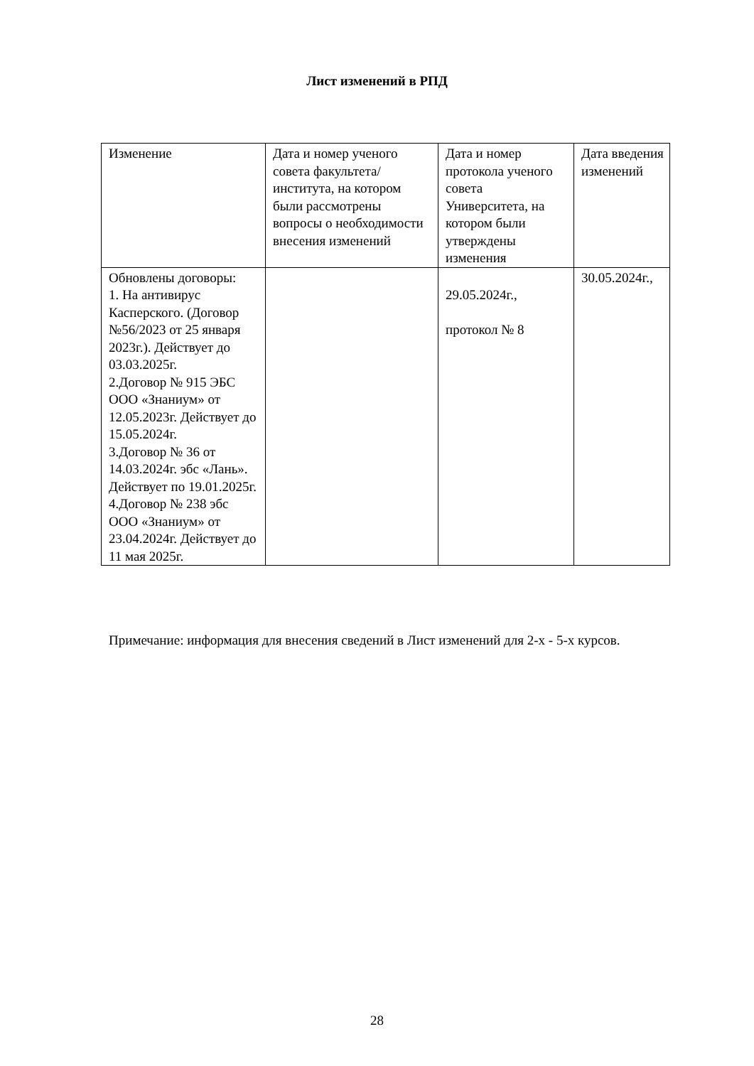Лист изменений в РПД
| Изменение | Дата и номер ученого совета факультета/института, на котором были рассмотрены вопросы о необходимости внесения изменений | Дата и номер протокола ученого совета Университета, на котором были утверждены изменения | Дата введения изменений |
| Обновлены договоры: 1. На антивирус Касперского. (Договор №56/2023 от 25 января 2023г.). Действует до 03.03.2025г. 2.Договор № 915 ЭБС ООО «Знаниум» от 12.05.2023г. Действует до 15.05.2024г. 3.Договор № 36 от 14.03.2024г. эбс «Лань». Действует по 19.01.2025г. 4.Договор № 238 эбс ООО «Знаниум» от 23.04.2024г. Действует до 11 мая 2025г. | | 29.05.2024г., протокол № 8 | 30.05.2024г., |
Примечание: информация для внесения сведений в Лист изменений для 2-х - 5-х курсов.
28